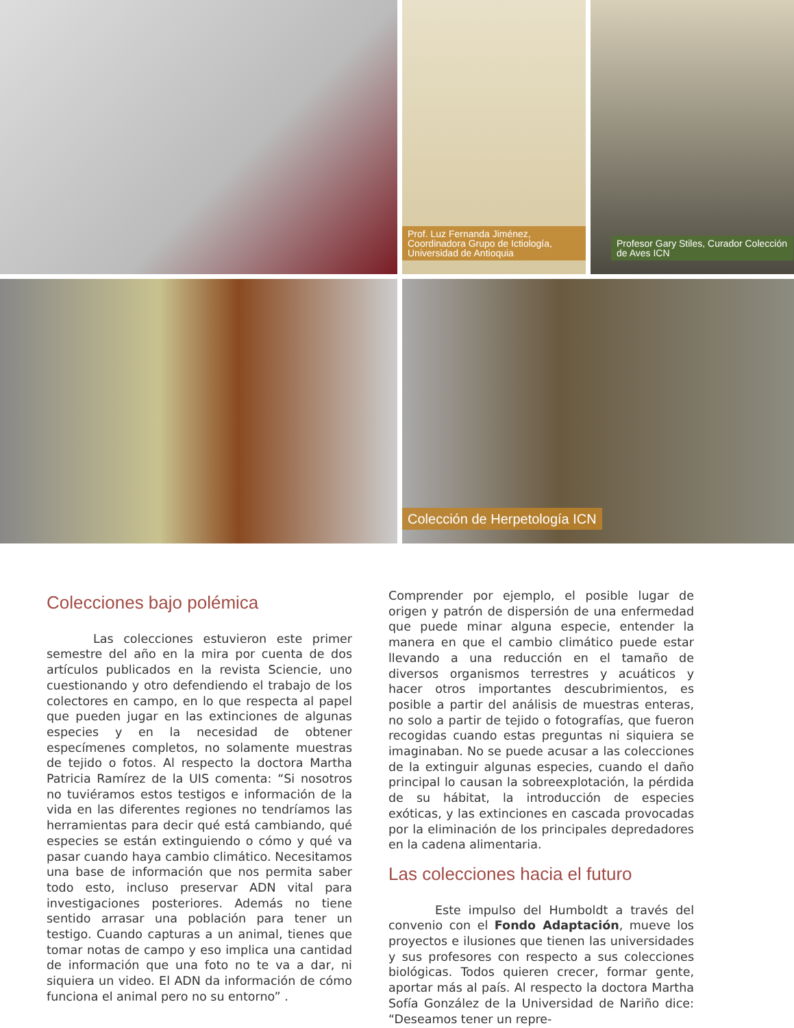Prof. Luz Fernanda Jiménez, Coordinadora Grupo de Ictiología, Universidad de Antioquia
Profesor Gary Stiles, Curador Colección de Aves ICN
Colección de Herpetología ICN
Colecciones bajo polémica
Las colecciones estuvieron este primer semestre del año en la mira por cuenta de dos artículos publicados en la revista Sciencie, uno cuestionando y otro defendiendo el trabajo de los colectores en campo, en lo que respecta al papel que pueden jugar en las extinciones de algunas especies y en la necesidad de obtener especímenes completos, no solamente muestras de tejido o fotos. Al respecto la doctora Martha Patricia Ramírez de la UIS comenta: “Si nosotros no tuviéramos estos testigos e información de la vida en las diferentes regiones no tendríamos las herramientas para decir qué está cambiando, qué especies se están extinguiendo o cómo y qué va pasar cuando haya cambio climático. Necesitamos una base de información que nos permita saber todo esto, incluso preservar ADN vital para investigaciones posteriores. Además no tiene sentido arrasar una población para tener un testigo. Cuando capturas a un animal, tienes que tomar notas de campo y eso implica una cantidad de información que una foto no te va a dar, ni siquiera un video. El ADN da información de cómo funciona el animal pero no su entorno” .
Comprender por ejemplo, el posible lugar de origen y patrón de dispersión de una enfermedad que puede minar alguna especie, entender la manera en que el cambio climático puede estar llevando a una reducción en el tamaño de diversos organismos terrestres y acuáticos y hacer otros importantes descubrimientos, es posible a partir del análisis de muestras enteras, no solo a partir de tejido o fotografías, que fueron recogidas cuando estas preguntas ni siquiera se imaginaban. No se puede acusar a las colecciones de la extinguir algunas especies, cuando el daño principal lo causan la sobreexplotación, la pérdida de su hábitat, la introducción de especies exóticas, y las extinciones en cascada provocadas por la eliminación de los principales depredadores en la cadena alimentaria.
Las colecciones hacia el futuro
Este impulso del Humboldt a través del convenio con el Fondo Adaptación, mueve los proyectos e ilusiones que tienen las universidades y sus profesores con respecto a sus colecciones biológicas. Todos quieren crecer, formar gente, aportar más al país. Al respecto la doctora Martha Sofía González de la Universidad de Nariño dice: “Deseamos tener un repre-